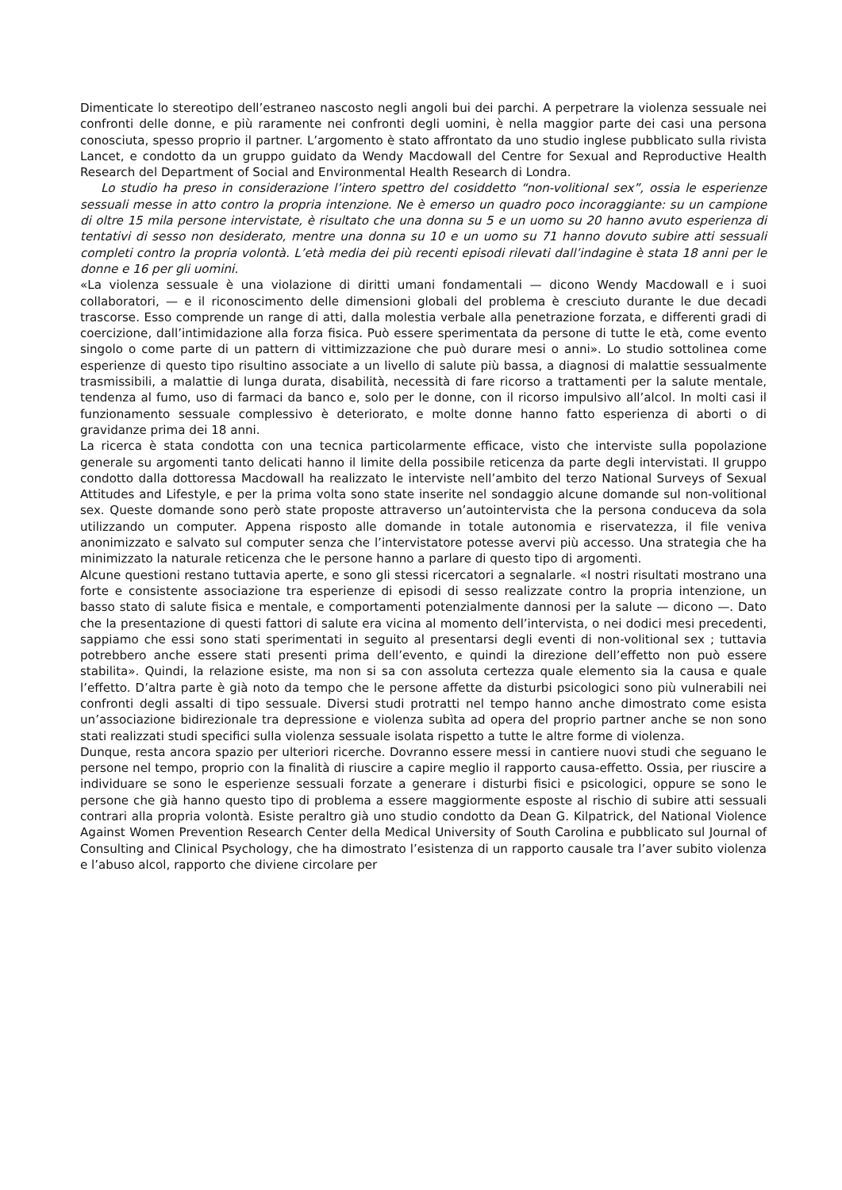Dimenticate lo stereotipo dell’estraneo nascosto negli angoli bui dei parchi. A perpetrare la violenza sessuale nei confronti delle donne, e più raramente nei confronti degli uomini, è nella maggior parte dei casi una persona conosciuta, spesso proprio il partner. L’argomento è stato affrontato da uno studio inglese pubblicato sulla rivista Lancet, e condotto da un gruppo guidato da Wendy Macdowall del Centre for Sexual and Reproductive Health Research del Department of Social and Environmental Health Research di Londra.
Lo studio ha preso in considerazione l’intero spettro del cosiddetto “non-volitional sex”, ossia le esperienze sessuali messe in atto contro la propria intenzione. Ne è emerso un quadro poco incoraggiante: su un campione di oltre 15 mila persone intervistate, è risultato che una donna su 5 e un uomo su 20 hanno avuto esperienza di tentativi di sesso non desiderato, mentre una donna su 10 e un uomo su 71 hanno dovuto subire atti sessuali completi contro la propria volontà. L’età media dei più recenti episodi rilevati dall’indagine è stata 18 anni per le donne e 16 per gli uomini.
«La violenza sessuale è una violazione di diritti umani fondamentali — dicono Wendy Macdowall e i suoi collaboratori, — e il riconoscimento delle dimensioni globali del problema è cresciuto durante le due decadi trascorse. Esso comprende un range di atti, dalla molestia verbale alla penetrazione forzata, e differenti gradi di coercizione, dall’intimidazione alla forza fisica. Può essere sperimentata da persone di tutte le età, come evento singolo o come parte di un pattern di vittimizzazione che può durare mesi o anni». Lo studio sottolinea come esperienze di questo tipo risultino associate a un livello di salute più bassa, a diagnosi di malattie sessualmente trasmissibili, a malattie di lunga durata, disabilità, necessità di fare ricorso a trattamenti per la salute mentale, tendenza al fumo, uso di farmaci da banco e, solo per le donne, con il ricorso impulsivo all’alcol. In molti casi il funzionamento sessuale complessivo è deteriorato, e molte donne hanno fatto esperienza di aborti o di gravidanze prima dei 18 anni.
La ricerca è stata condotta con una tecnica particolarmente efficace, visto che interviste sulla popolazione generale su argomenti tanto delicati hanno il limite della possibile reticenza da parte degli intervistati. Il gruppo condotto dalla dottoressa Macdowall ha realizzato le interviste nell’ambito del terzo National Surveys of Sexual Attitudes and Lifestyle, e per la prima volta sono state inserite nel sondaggio alcune domande sul non-volitional sex. Queste domande sono però state proposte attraverso un’autointervista che la persona conduceva da sola utilizzando un computer. Appena risposto alle domande in totale autonomia e riservatezza, il file veniva anonimizzato e salvato sul computer senza che l’intervistatore potesse avervi più accesso. Una strategia che ha minimizzato la naturale reticenza che le persone hanno a parlare di questo tipo di argomenti.
Alcune questioni restano tuttavia aperte, e sono gli stessi ricercatori a segnalarle. «I nostri risultati mostrano una forte e consistente associazione tra esperienze di episodi di sesso realizzate contro la propria intenzione, un basso stato di salute fisica e mentale, e comportamenti potenzialmente dannosi per la salute — dicono —. Dato che la presentazione di questi fattori di salute era vicina al momento dell’intervista, o nei dodici mesi precedenti, sappiamo che essi sono stati sperimentati in seguito al presentarsi degli eventi di non-volitional sex ; tuttavia potrebbero anche essere stati presenti prima dell’evento, e quindi la direzione dell’effetto non può essere stabilita». Quindi, la relazione esiste, ma non si sa con assoluta certezza quale elemento sia la causa e quale l’effetto. D’altra parte è già noto da tempo che le persone affette da disturbi psicologici sono più vulnerabili nei confronti degli assalti di tipo sessuale. Diversi studi protratti nel tempo hanno anche dimostrato come esista un’associazione bidirezionale tra depressione e violenza subìta ad opera del proprio partner anche se non sono stati realizzati studi specifici sulla violenza sessuale isolata rispetto a tutte le altre forme di violenza.
Dunque, resta ancora spazio per ulteriori ricerche. Dovranno essere messi in cantiere nuovi studi che seguano le persone nel tempo, proprio con la finalità di riuscire a capire meglio il rapporto causa-effetto. Ossia, per riuscire a individuare se sono le esperienze sessuali forzate a generare i disturbi fisici e psicologici, oppure se sono le persone che già hanno questo tipo di problema a essere maggiormente esposte al rischio di subire atti sessuali contrari alla propria volontà. Esiste peraltro già uno studio condotto da Dean G. Kilpatrick, del National Violence Against Women Prevention Research Center della Medical University of South Carolina e pubblicato sul Journal of Consulting and Clinical Psychology, che ha dimostrato l’esistenza di un rapporto causale tra l’aver subito violenza e l’abuso alcol, rapporto che diviene circolare per